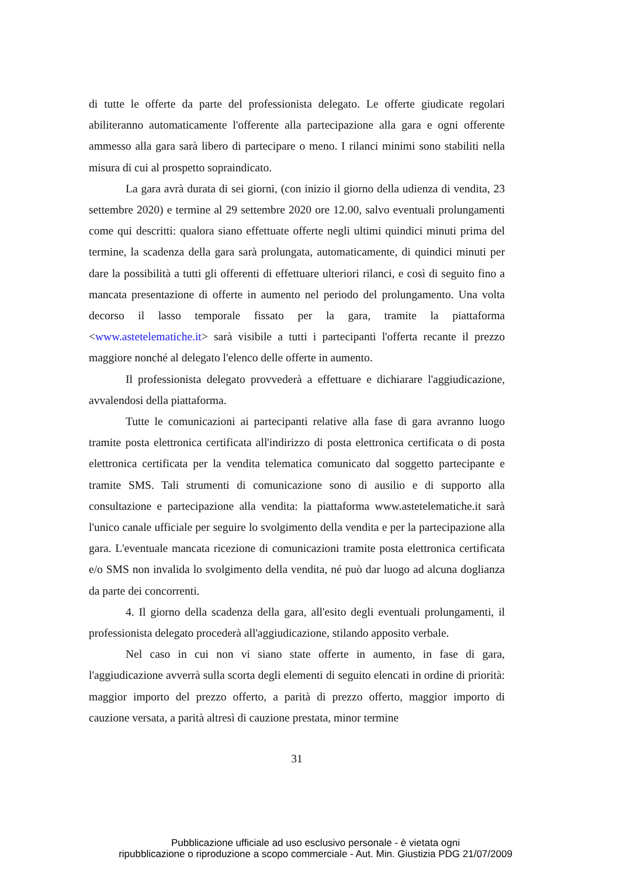di tutte le offerte da parte del professionista delegato. Le offerte giudicate regolari abiliteranno automaticamente l'offerente alla partecipazione alla gara e ogni offerente ammesso alla gara sarà libero di partecipare o meno. I rilanci minimi sono stabiliti nella misura di cui al prospetto sopraindicato.
La gara avrà durata di sei giorni, (con inizio il giorno della udienza di vendita, 23 settembre 2020) e termine al 29 settembre 2020 ore 12.00, salvo eventuali prolungamenti come qui descritti: qualora siano effettuate offerte negli ultimi quindici minuti prima del termine, la scadenza della gara sarà prolungata, automaticamente, di quindici minuti per dare la possibilità a tutti gli offerenti di effettuare ulteriori rilanci, e così di seguito fino a mancata presentazione di offerte in aumento nel periodo del prolungamento. Una volta decorso il lasso temporale fissato per la gara, tramite la piattaforma <www.astetelematiche.it> sarà visibile a tutti i partecipanti l'offerta recante il prezzo maggiore nonché al delegato l'elenco delle offerte in aumento.
Il professionista delegato provvederà a effettuare e dichiarare l'aggiudicazione, avvalendosi della piattaforma.
Tutte le comunicazioni ai partecipanti relative alla fase di gara avranno luogo tramite posta elettronica certificata all'indirizzo di posta elettronica certificata o di posta elettronica certificata per la vendita telematica comunicato dal soggetto partecipante e tramite SMS. Tali strumenti di comunicazione sono di ausilio e di supporto alla consultazione e partecipazione alla vendita: la piattaforma www.astetelematiche.it sarà l'unico canale ufficiale per seguire lo svolgimento della vendita e per la partecipazione alla gara. L'eventuale mancata ricezione di comunicazioni tramite posta elettronica certificata e/o SMS non invalida lo svolgimento della vendita, né può dar luogo ad alcuna doglianza da parte dei concorrenti.
4. Il giorno della scadenza della gara, all'esito degli eventuali prolungamenti, il professionista delegato procederà all'aggiudicazione, stilando apposito verbale.
Nel caso in cui non vi siano state offerte in aumento, in fase di gara, l'aggiudicazione avverrà sulla scorta degli elementi di seguito elencati in ordine di priorità: maggior importo del prezzo offerto, a parità di prezzo offerto, maggior importo di cauzione versata, a parità altresì di cauzione prestata, minor termine
31
Pubblicazione ufficiale ad uso esclusivo personale - è vietata ogni
ripubblicazione o riproduzione a scopo commerciale - Aut. Min. Giustizia PDG 21/07/2009